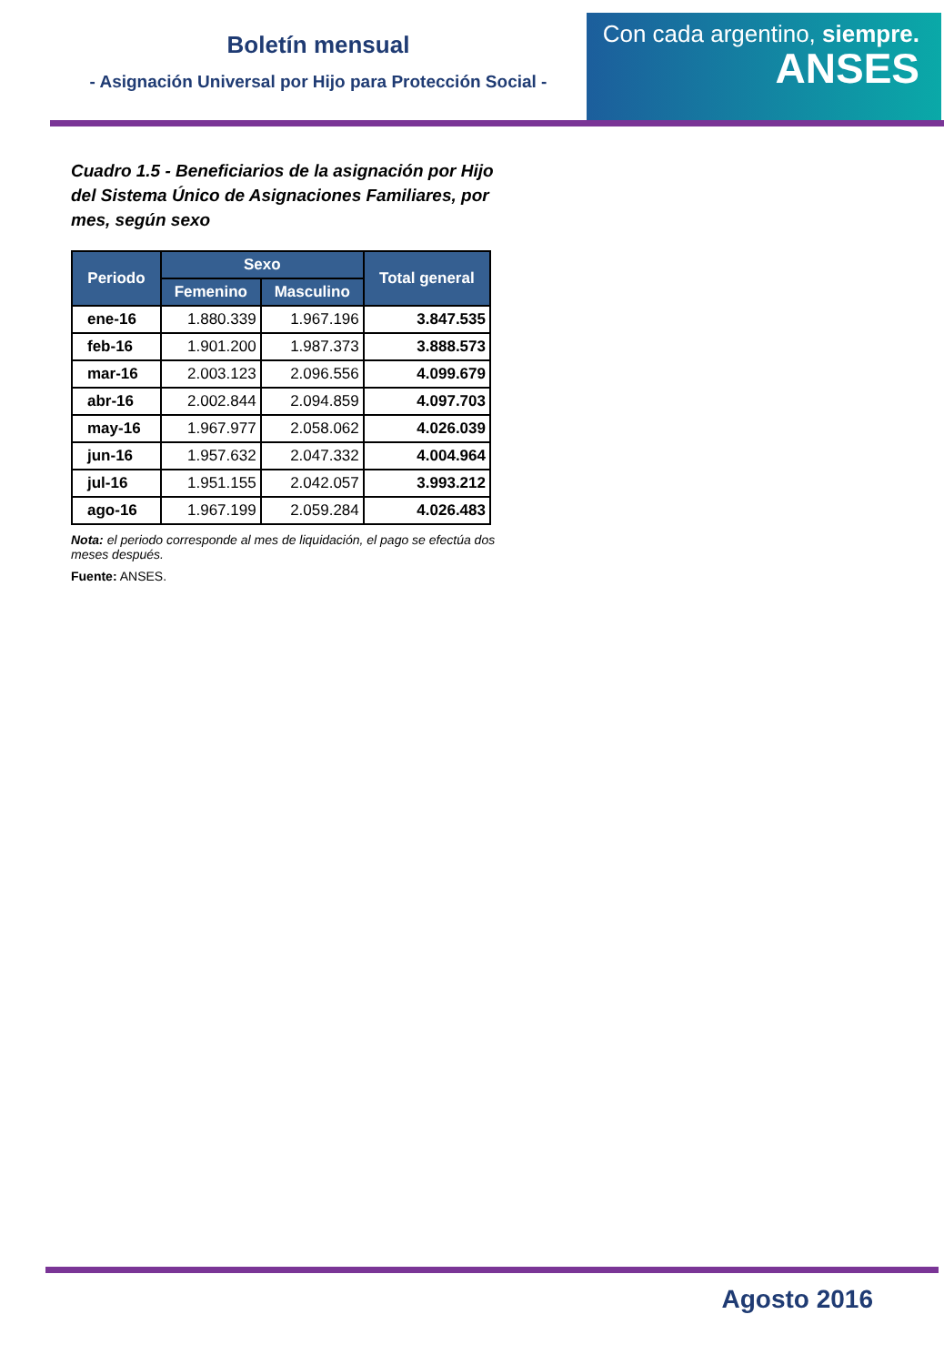Boletín mensual
- Asignación Universal por Hijo para Protección Social -
Con cada argentino, siempre.
ANSES
Cuadro 1.5 - Beneficiarios de la asignación por Hijo del Sistema Único de Asignaciones Familiares, por mes, según sexo
| Periodo | Sexo | | Total general |
| --- | --- | --- | --- |
| | Femenino | Masculino | |
| ene-16 | 1.880.339 | 1.967.196 | 3.847.535 |
| feb-16 | 1.901.200 | 1.987.373 | 3.888.573 |
| mar-16 | 2.003.123 | 2.096.556 | 4.099.679 |
| abr-16 | 2.002.844 | 2.094.859 | 4.097.703 |
| may-16 | 1.967.977 | 2.058.062 | 4.026.039 |
| jun-16 | 1.957.632 | 2.047.332 | 4.004.964 |
| jul-16 | 1.951.155 | 2.042.057 | 3.993.212 |
| ago-16 | 1.967.199 | 2.059.284 | 4.026.483 |
Nota: el periodo corresponde al mes de liquidación, el pago se efectúa dos meses después.
Fuente: ANSES.
Agosto 2016